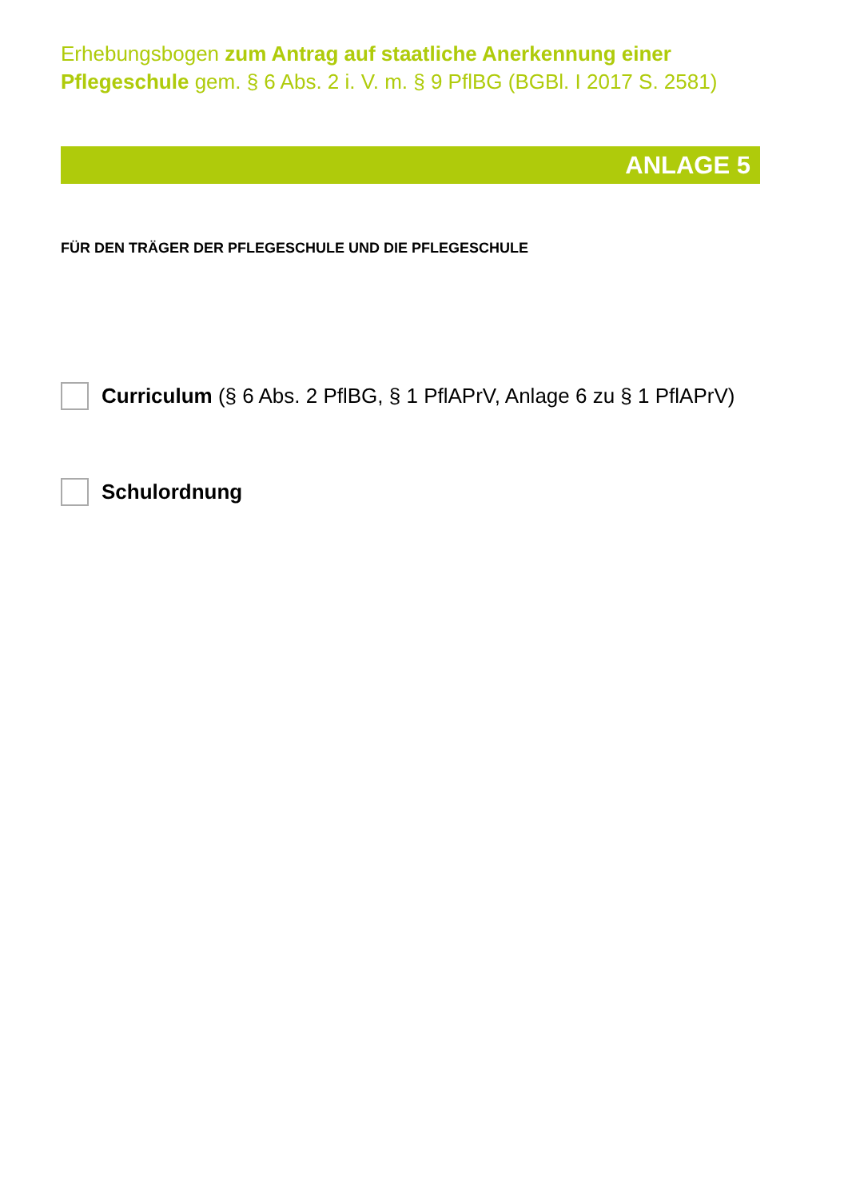Erhebungsbogen zum Antrag auf staatliche Anerkennung einer Pflegeschule gem. § 6 Abs. 2 i. V. m. § 9 PflBG (BGBl. I 2017 S. 2581)
ANLAGE 5
FÜR DEN TRÄGER DER PFLEGESCHULE UND DIE PFLEGESCHULE
Curriculum (§ 6 Abs. 2 PflBG, § 1 PflAPrV, Anlage 6 zu § 1 PflAPrV)
Schulordnung